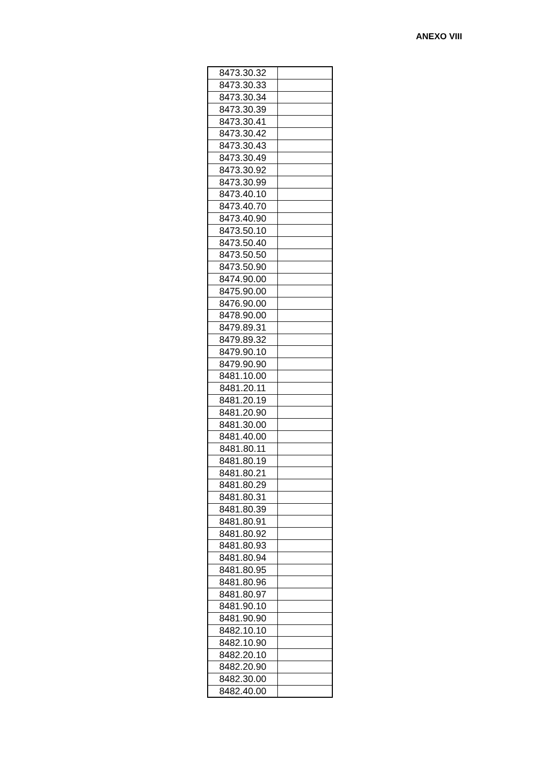ANEXO VIII
| 8473.30.32 | |
| 8473.30.33 | |
| 8473.30.34 | |
| 8473.30.39 | |
| 8473.30.41 | |
| 8473.30.42 | |
| 8473.30.43 | |
| 8473.30.49 | |
| 8473.30.92 | |
| 8473.30.99 | |
| 8473.40.10 | |
| 8473.40.70 | |
| 8473.40.90 | |
| 8473.50.10 | |
| 8473.50.40 | |
| 8473.50.50 | |
| 8473.50.90 | |
| 8474.90.00 | |
| 8475.90.00 | |
| 8476.90.00 | |
| 8478.90.00 | |
| 8479.89.31 | |
| 8479.89.32 | |
| 8479.90.10 | |
| 8479.90.90 | |
| 8481.10.00 | |
| 8481.20.11 | |
| 8481.20.19 | |
| 8481.20.90 | |
| 8481.30.00 | |
| 8481.40.00 | |
| 8481.80.11 | |
| 8481.80.19 | |
| 8481.80.21 | |
| 8481.80.29 | |
| 8481.80.31 | |
| 8481.80.39 | |
| 8481.80.91 | |
| 8481.80.92 | |
| 8481.80.93 | |
| 8481.80.94 | |
| 8481.80.95 | |
| 8481.80.96 | |
| 8481.80.97 | |
| 8481.90.10 | |
| 8481.90.90 | |
| 8482.10.10 | |
| 8482.10.90 | |
| 8482.20.10 | |
| 8482.20.90 | |
| 8482.30.00 | |
| 8482.40.00 | |